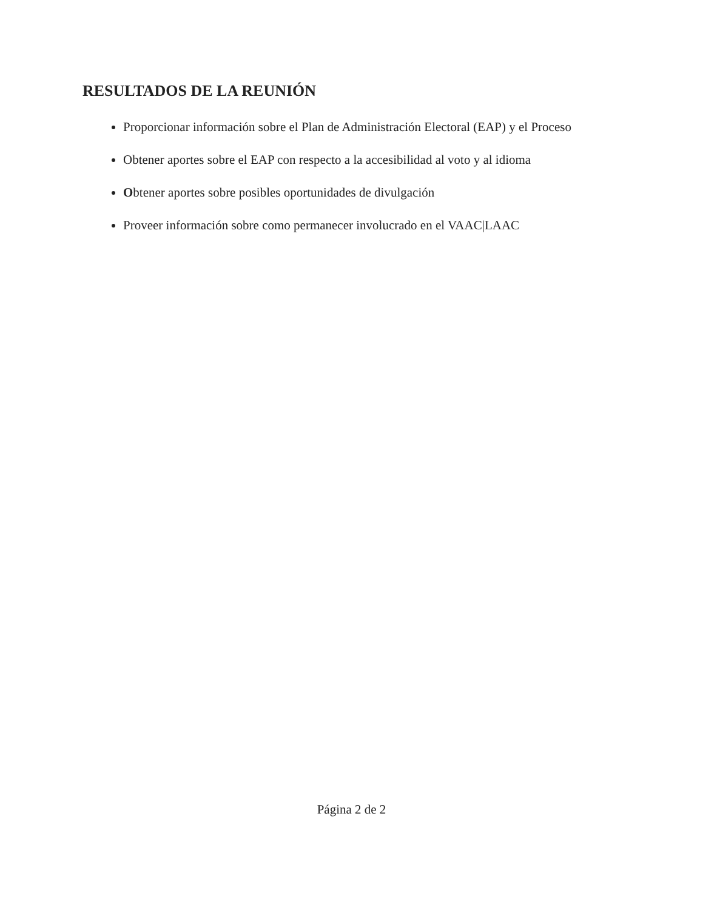RESULTADOS DE LA REUNIÓN
Proporcionar información sobre el Plan de Administración Electoral (EAP) y el Proceso
Obtener aportes sobre el EAP con respecto a la accesibilidad al voto y al idioma
Obtener aportes sobre posibles oportunidades de divulgación
Proveer información sobre como permanecer involucrado en el VAAC|LAAC
Página 2 de 2